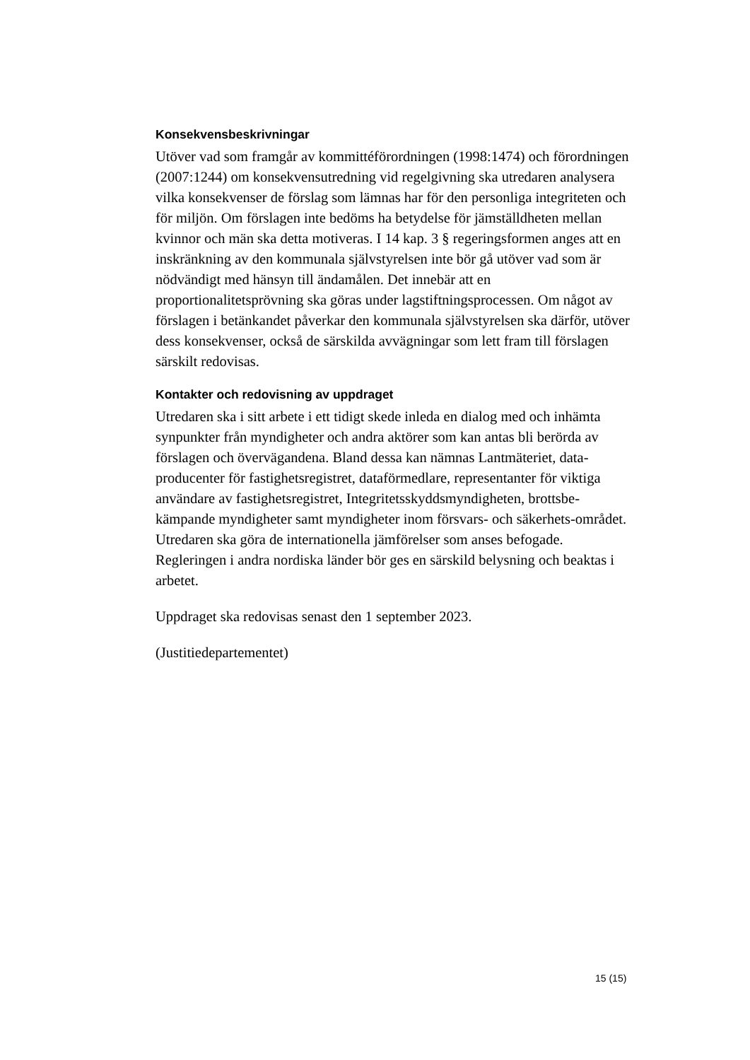Konsekvensbeskrivningar
Utöver vad som framgår av kommittéförordningen (1998:1474) och förordningen (2007:1244) om konsekvensutredning vid regelgivning ska utredaren analysera vilka konsekvenser de förslag som lämnas har för den personliga integriteten och för miljön. Om förslagen inte bedöms ha betydelse för jämställdheten mellan kvinnor och män ska detta motiveras. I 14 kap. 3 § regeringsformen anges att en inskränkning av den kommunala självstyrelsen inte bör gå utöver vad som är nödvändigt med hänsyn till ändamålen. Det innebär att en proportionalitetsprövning ska göras under lagstiftningsprocessen. Om något av förslagen i betänkandet påverkar den kommunala självstyrelsen ska därför, utöver dess konsekvenser, också de särskilda avvägningar som lett fram till förslagen särskilt redovisas.
Kontakter och redovisning av uppdraget
Utredaren ska i sitt arbete i ett tidigt skede inleda en dialog med och inhämta synpunkter från myndigheter och andra aktörer som kan antas bli berörda av förslagen och övervägandena. Bland dessa kan nämnas Lantmäteriet, data-producenter för fastighetsregistret, dataförmedlare, representanter för viktiga användare av fastighetsregistret, Integritetsskyddsmyndigheten, brottsbe-kämpande myndigheter samt myndigheter inom försvars- och säkerhets-området. Utredaren ska göra de internationella jämförelser som anses befogade. Regleringen i andra nordiska länder bör ges en särskild belysning och beaktas i arbetet.
Uppdraget ska redovisas senast den 1 september 2023.
(Justitiedepartementet)
15 (15)